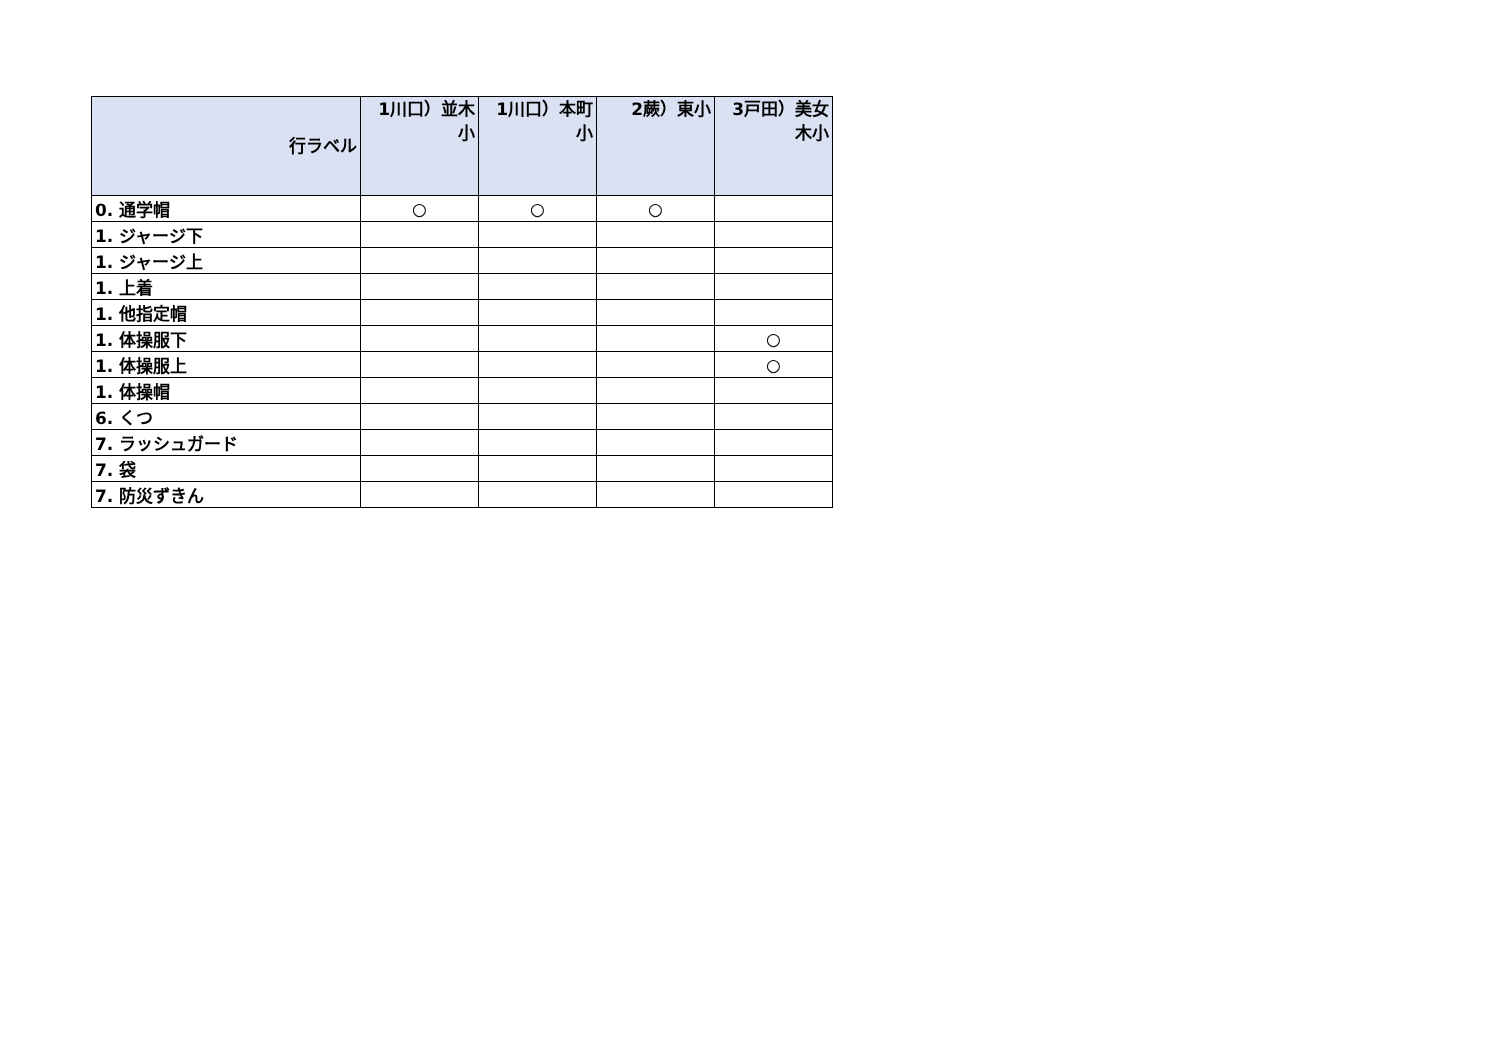| 行ラベル | 1川口）並木小 | 1川口）本町小 | 2蕨）東小 | 3戸田）美女木小 |
| --- | --- | --- | --- | --- |
| 0. 通学帽 | ○ | ○ | ○ | |
| 1. ジャージ下 | | | | |
| 1. ジャージ上 | | | | |
| 1. 上着 | | | | |
| 1. 他指定帽 | | | | |
| 1. 体操服下 | | | | ○ |
| 1. 体操服上 | | | | ○ |
| 1. 体操帽 | | | | |
| 6. くつ | | | | |
| 7. ラッシュガード | | | | |
| 7. 袋 | | | | |
| 7. 防災ずきん | | | | |